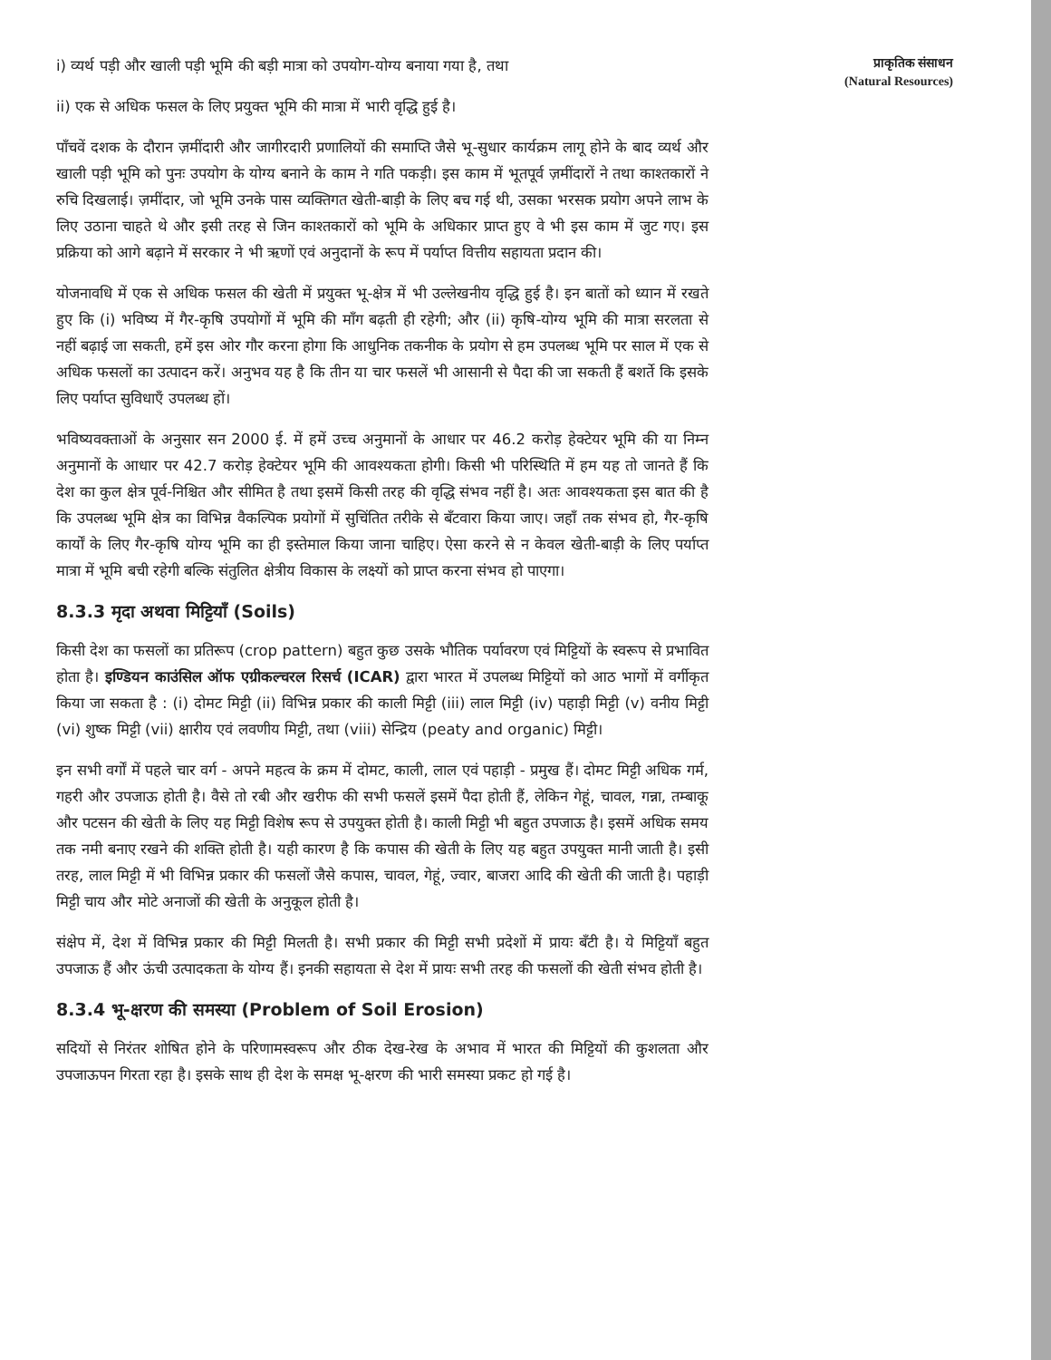i) व्यर्थ पड़ी और खाली पड़ी भूमि की बड़ी मात्रा को उपयोग-योग्य बनाया गया है, तथा
ii) एक से अधिक फसल के लिए प्रयुक्त भूमि की मात्रा में भारी वृद्धि हुई है।
पाँचवें दशक के दौरान ज़मींदारी और जागीरदारी प्रणालियों की समाप्ति जैसे भू-सुधार कार्यक्रम लागू होने के बाद व्यर्थ और खाली पड़ी भूमि को पुनः उपयोग के योग्य बनाने के काम ने गति पकड़ी। इस काम में भूतपूर्व ज़मींदारों ने तथा काश्तकारों ने रुचि दिखलाई। ज़मींदार, जो भूमि उनके पास व्यक्तिगत खेती-बाड़ी के लिए बच गई थी, उसका भरसक प्रयोग अपने लाभ के लिए उठाना चाहते थे और इसी तरह से जिन काश्तकारों को भूमि के अधिकार प्राप्त हुए वे भी इस काम में जुट गए। इस प्रक्रिया को आगे बढ़ाने में सरकार ने भी ऋणों एवं अनुदानों के रूप में पर्याप्त वित्तीय सहायता प्रदान की।
योजनावधि में एक से अधिक फसल की खेती में प्रयुक्त भू-क्षेत्र में भी उल्लेखनीय वृद्धि हुई है। इन बातों को ध्यान में रखते हुए कि (i) भविष्य में गैर-कृषि उपयोगों में भूमि की माँग बढ़ती ही रहेगी; और (ii) कृषि-योग्य भूमि की मात्रा सरलता से नहीं बढ़ाई जा सकती, हमें इस ओर गौर करना होगा कि आधुनिक तकनीक के प्रयोग से हम उपलब्ध भूमि पर साल में एक से अधिक फसलों का उत्पादन करें। अनुभव यह है कि तीन या चार फसलें भी आसानी से पैदा की जा सकती हैं बशर्ते कि इसके लिए पर्याप्त सुविधाएँ उपलब्ध हों।
भविष्यवक्ताओं के अनुसार सन 2000 ई. में हमें उच्च अनुमानों के आधार पर 46.2 करोड़ हेक्टेयर भूमि की या निम्न अनुमानों के आधार पर 42.7 करोड़ हेक्टेयर भूमि की आवश्यकता होगी। किसी भी परिस्थिति में हम यह तो जानते हैं कि देश का कुल क्षेत्र पूर्व-निश्चित और सीमित है तथा इसमें किसी तरह की वृद्धि संभव नहीं है। अतः आवश्यकता इस बात की है कि उपलब्ध भूमि क्षेत्र का विभिन्न वैकल्पिक प्रयोगों में सुचिंतित तरीके से बँटवारा किया जाए। जहाँ तक संभव हो, गैर-कृषि कार्यों के लिए गैर-कृषि योग्य भूमि का ही इस्तेमाल किया जाना चाहिए। ऐसा करने से न केवल खेती-बाड़ी के लिए पर्याप्त मात्रा में भूमि बची रहेगी बल्कि संतुलित क्षेत्रीय विकास के लक्ष्यों को प्राप्त करना संभव हो पाएगा।
8.3.3 मृदा अथवा मिट्टियाँ (Soils)
किसी देश का फसलों का प्रतिरूप (crop pattern) बहुत कुछ उसके भौतिक पर्यावरण एवं मिट्टियों के स्वरूप से प्रभावित होता है। इण्डियन काउंसिल ऑफ एग्रीकल्चरल रिसर्च (ICAR) द्वारा भारत में उपलब्ध मिट्टियों को आठ भागों में वर्गीकृत किया जा सकता है : (i) दोमट मिट्टी (ii) विभिन्न प्रकार की काली मिट्टी (iii) लाल मिट्टी (iv) पहाड़ी मिट्टी (v) वनीय मिट्टी (vi) शुष्क मिट्टी (vii) क्षारीय एवं लवणीय मिट्टी, तथा (viii) सेन्द्रिय (peaty and organic) मिट्टी।
इन सभी वर्गों में पहले चार वर्ग - अपने महत्व के क्रम में दोमट, काली, लाल एवं पहाड़ी - प्रमुख हैं। दोमट मिट्टी अधिक गर्म, गहरी और उपजाऊ होती है। वैसे तो रबी और खरीफ की सभी फसलें इसमें पैदा होती हैं, लेकिन गेहूं, चावल, गन्ना, तम्बाकू और पटसन की खेती के लिए यह मिट्टी विशेष रूप से उपयुक्त होती है। काली मिट्टी भी बहुत उपजाऊ है। इसमें अधिक समय तक नमी बनाए रखने की शक्ति होती है। यही कारण है कि कपास की खेती के लिए यह बहुत उपयुक्त मानी जाती है। इसी तरह, लाल मिट्टी में भी विभिन्न प्रकार की फसलों जैसे कपास, चावल, गेहूं, ज्वार, बाजरा आदि की खेती की जाती है। पहाड़ी मिट्टी चाय और मोटे अनाजों की खेती के अनुकूल होती है।
संक्षेप में, देश में विभिन्न प्रकार की मिट्टी मिलती है। सभी प्रकार की मिट्टी सभी प्रदेशों में प्रायः बँटी है। ये मिट्टियाँ बहुत उपजाऊ हैं और ऊंची उत्पादकता के योग्य हैं। इनकी सहायता से देश में प्रायः सभी तरह की फसलों की खेती संभव होती है।
8.3.4 भू-क्षरण की समस्या (Problem of Soil Erosion)
सदियों से निरंतर शोषित होने के परिणामस्वरूप और ठीक देख-रेख के अभाव में भारत की मिट्टियों की कुशलता और उपजाऊपन गिरता रहा है। इसके साथ ही देश के समक्ष भू-क्षरण की भारी समस्या प्रकट हो गई है।
प्राकृतिक संसाधन
(Natural Resources)